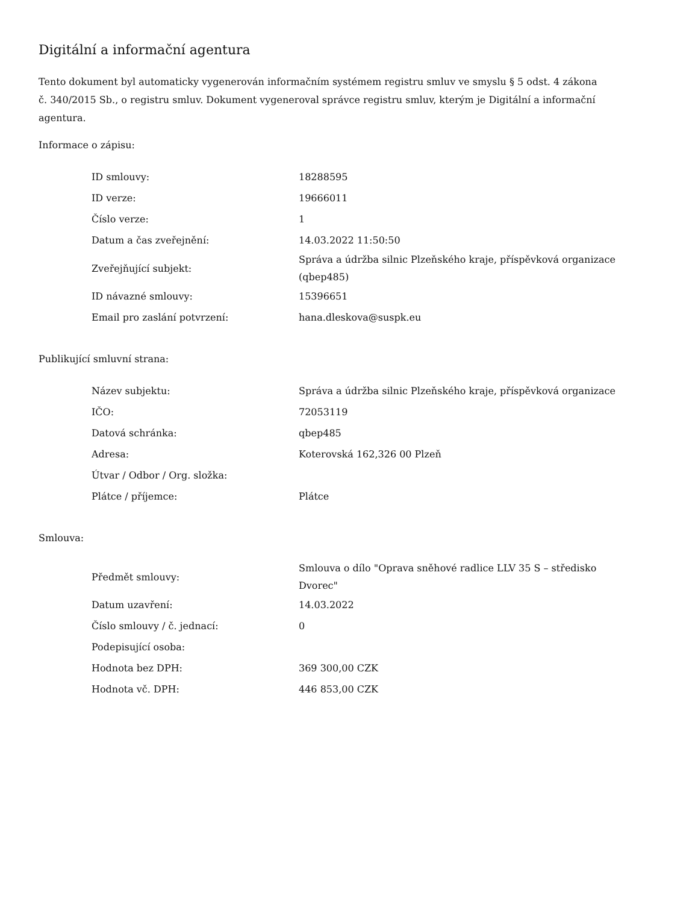Digitální a informační agentura
Tento dokument byl automaticky vygenerován informačním systémem registru smluv ve smyslu § 5 odst. 4 zákona
č. 340/2015 Sb., o registru smluv. Dokument vygeneroval správce registru smluv, kterým je Digitální a informační agentura.
Informace o zápisu:
| ID smlouvy: | 18288595 |
| ID verze: | 19666011 |
| Číslo verze: | 1 |
| Datum a čas zveřejnění: | 14.03.2022 11:50:50 |
| Zveřejňující subjekt: | Správa a údržba silnic Plzeňského kraje, příspěvková organizace (qbep485) |
| ID návazné smlouvy: | 15396651 |
| Email pro zaslání potvrzení: | hana.dleskova@suspk.eu |
Publikující smluvní strana:
| Název subjektu: | Správa a údržba silnic Plzeňského kraje, příspěvková organizace |
| IČO: | 72053119 |
| Datová schránka: | qbep485 |
| Adresa: | Koterovská 162,326 00 Plzeň |
| Útvar / Odbor / Org. složka: | |
| Plátce / příjemce: | Plátce |
Smlouva:
| Předmět smlouvy: | Smlouva o dílo "Oprava sněhové radlice LLV 35 S – středisko Dvorec" |
| Datum uzavření: | 14.03.2022 |
| Číslo smlouvy / č. jednací: | 0 |
| Podepisující osoba: | |
| Hodnota bez DPH: | 369 300,00 CZK |
| Hodnota vč. DPH: | 446 853,00 CZK |